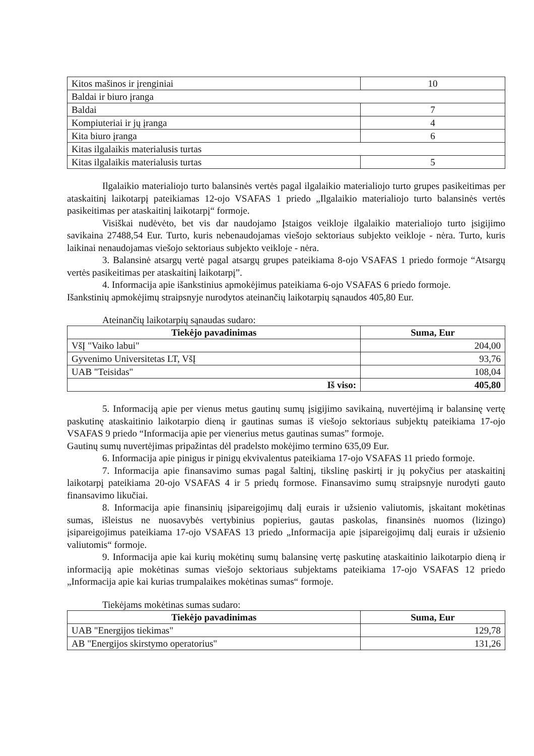| Kitos mašinos ir įrenginiai | 10 |
| Baldai ir biuro įranga | |
| Baldai | 7 |
| Kompiuteriai ir jų įranga | 4 |
| Kita biuro įranga | 6 |
| Kitas ilgalaikis materialusis turtas | |
| Kitas ilgalaikis materialusis turtas | 5 |
Ilgalaikio materialiojo turto balansinės vertės pagal ilgalaikio materialiojo turto grupes pasikeitimas per ataskaitinį laikotarpį pateikiamas 12-ojo VSAFAS 1 priedo „Ilgalaikio materialiojo turto balansinės vertės pasikeitimas per ataskaitinį laikotarpį“ formoje.
Visiškai nudėvėto, bet vis dar naudojamo Įstaigos veikloje ilgalaikio materialiojo turto įsigijimo savikaina 27488,54 Eur. Turto, kuris nebenaudojamas viešojo sektoriaus subjekto veikloje - nėra. Turto, kuris laikinai nenaudojamas viešojo sektoriaus subjekto veikloje - nėra.
3. Balansinė atsargų vertė pagal atsargų grupes pateikiama 8-ojo VSAFAS 1 priedo formoje “Atsargų vertės pasikeitimas per ataskaitinį laikotarpį”.
4. Informacija apie išankstinius apmokėjimus pateikiama 6-ojo VSAFAS 6 priedo formoje.
Išankstinių apmokėjimų straipsnyje nurodytos ateinančių laikotarpių sąnaudos 405,80 Eur.
Ateinančių laikotarpių sąnaudas sudaro:
| Tiekėjo pavadinimas | Suma, Eur |
| --- | --- |
| VšĮ "Vaiko labui" | 204,00 |
| Gyvenimo Universitetas LT, VšĮ | 93,76 |
| UAB "Teisidas" | 108,04 |
| Iš viso: | 405,80 |
5. Informaciją apie per vienus metus gautinų sumų įsigijimo savikainą, nuvertėjimą ir balansinę vertę paskutinę ataskaitinio laikotarpio dieną ir gautinas sumas iš viešojo sektoriaus subjektų pateikiama 17-ojo VSAFAS 9 priedo “Informacija apie per vienerius metus gautinas sumas” formoje.
Gautinų sumų nuvertėjimas pripažintas dėl pradelsto mokėjimo termino 635,09 Eur.
6. Informacija apie pinigus ir pinigų ekvivalentus pateikiama 17-ojo VSAFAS 11 priedo formoje.
7. Informacija apie finansavimo sumas pagal šaltinį, tikslinę paskirtį ir jų pokyčius per ataskaitinį laikotarpį pateikiama 20-ojo VSAFAS 4 ir 5 priedų formose. Finansavimo sumų straipsnyje nurodyti gauto finansavimo likučiai.
8. Informacija apie finansinių įsipareigojimų dalį eurais ir užsienio valiutomis, įskaitant mokėtinas sumas, išleistus ne nuosavybės vertybinius popierius, gautas paskolas, finansinės nuomos (lizingo) įsipareigojimus pateikiama 17-ojo VSAFAS 13 priedo „Informacija apie įsipareigojimų dalį eurais ir užsienio valiutomis“ formoje.
9. Informacija apie kai kurių mokėtinų sumų balansinę vertę paskutinę ataskaitinio laikotarpio dieną ir informaciją apie mokėtinas sumas viešojo sektoriaus subjektams pateikiama 17-ojo VSAFAS 12 priedo „Informacija apie kai kurias trumpalaikes mokėtinas sumas“ formoje.
Tiekėjams mokėtinas sumas sudaro:
| Tiekėjo pavadinimas | Suma, Eur |
| --- | --- |
| UAB "Energijos tiekimas" | 129,78 |
| AB "Energijos skirstymo operatorius" | 131,26 |